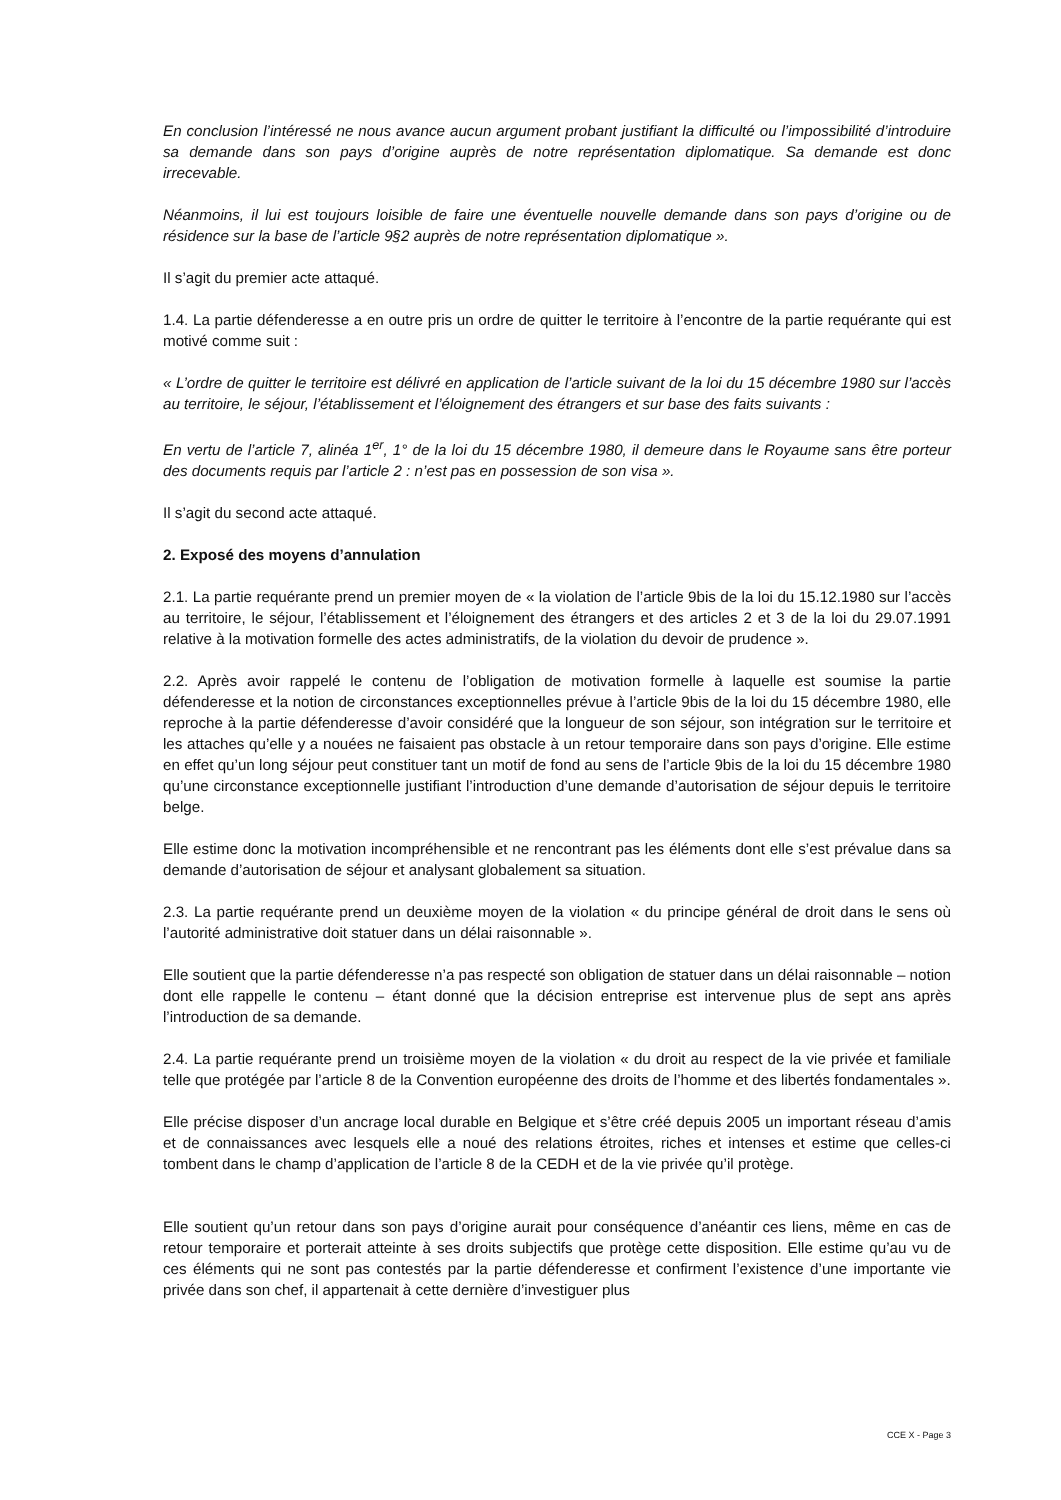En conclusion l’intéressé ne nous avance aucun argument probant justifiant la difficulté ou l’impossibilité d’introduire sa demande dans son pays d’origine auprès de notre représentation diplomatique. Sa demande est donc irrecevable.
Néanmoins, il lui est toujours loisible de faire une éventuelle nouvelle demande dans son pays d’origine ou de résidence sur la base de l’article 9§2 auprès de notre représentation diplomatique ».
Il s’agit du premier acte attaqué.
1.4. La partie défenderesse a en outre pris un ordre de quitter le territoire à l’encontre de la partie requérante qui est motivé comme suit :
« L’ordre de quitter le territoire est délivré en application de l’article suivant de la loi du 15 décembre 1980 sur l’accès au territoire, le séjour, l’établissement et l’éloignement des étrangers et sur base des faits suivants :
En vertu de l’article 7, alinéa 1<sup>er</sup>, 1° de la loi du 15 décembre 1980, il demeure dans le Royaume sans être porteur des documents requis par l’article 2 : n’est pas en possession de son visa ».
Il s’agit du second acte attaqué.
2. Exposé des moyens d’annulation
2.1. La partie requérante prend un premier moyen de « la violation de l’article 9bis de la loi du 15.12.1980 sur l’accès au territoire, le séjour, l’établissement et l’éloignement des étrangers et des articles 2 et 3 de la loi du 29.07.1991 relative à la motivation formelle des actes administratifs, de la violation du devoir de prudence ».
2.2. Après avoir rappelé le contenu de l’obligation de motivation formelle à laquelle est soumise la partie défenderesse et la notion de circonstances exceptionnelles prévue à l’article 9bis de la loi du 15 décembre 1980, elle reproche à la partie défenderesse d’avoir considéré que la longueur de son séjour, son intégration sur le territoire et les attaches qu’elle y a nouées ne faisaient pas obstacle à un retour temporaire dans son pays d’origine. Elle estime en effet qu’un long séjour peut constituer tant un motif de fond au sens de l’article 9bis de la loi du 15 décembre 1980 qu’une circonstance exceptionnelle justifiant l’introduction d’une demande d’autorisation de séjour depuis le territoire belge.
Elle estime donc la motivation incompréhensible et ne rencontrant pas les éléments dont elle s’est prévalue dans sa demande d’autorisation de séjour et analysant globalement sa situation.
2.3. La partie requérante prend un deuxième moyen de la violation « du principe général de droit dans le sens où l’autorité administrative doit statuer dans un délai raisonnable ».
Elle soutient que la partie défenderesse n’a pas respecté son obligation de statuer dans un délai raisonnable – notion dont elle rappelle le contenu – étant donné que la décision entreprise est intervenue plus de sept ans après l’introduction de sa demande.
2.4. La partie requérante prend un troisième moyen de la violation « du droit au respect de la vie privée et familiale telle que protégée par l’article 8 de la Convention européenne des droits de l’homme et des libertés fondamentales ».
Elle précise disposer d’un ancrage local durable en Belgique et s’être créé depuis 2005 un important réseau d’amis et de connaissances avec lesquels elle a noué des relations étroites, riches et intenses et estime que celles-ci tombent dans le champ d’application de l’article 8 de la CEDH et de la vie privée qu’il protège.
Elle soutient qu’un retour dans son pays d’origine aurait pour conséquence d’anéantir ces liens, même en cas de retour temporaire et porterait atteinte à ses droits subjectifs que protège cette disposition. Elle estime qu’au vu de ces éléments qui ne sont pas contestés par la partie défenderesse et confirment l’existence d’une importante vie privée dans son chef, il appartenait à cette dernière d’investiguer plus
CCE X - Page 3